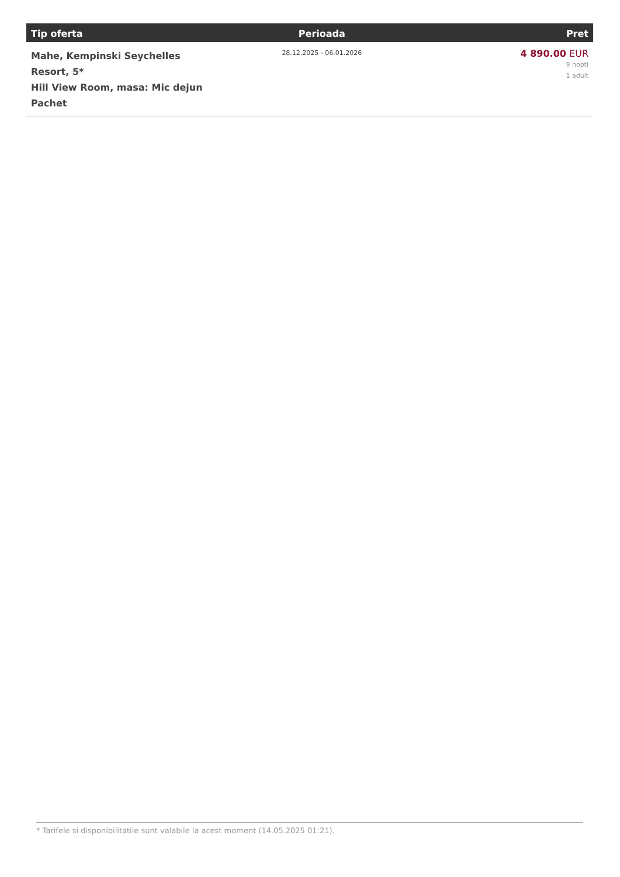| Tip oferta | Perioada | Pret |
| --- | --- | --- |
| Mahe, Kempinski Seychelles Resort, 5* Hill View Room, masa: Mic dejun Pachet | 28.12.2025 - 06.01.2026 | 4 890.00 EUR 9 nopti 1 adult |
* Tarifele si disponibilitatile sunt valabile la acest moment (14.05.2025 01:21).